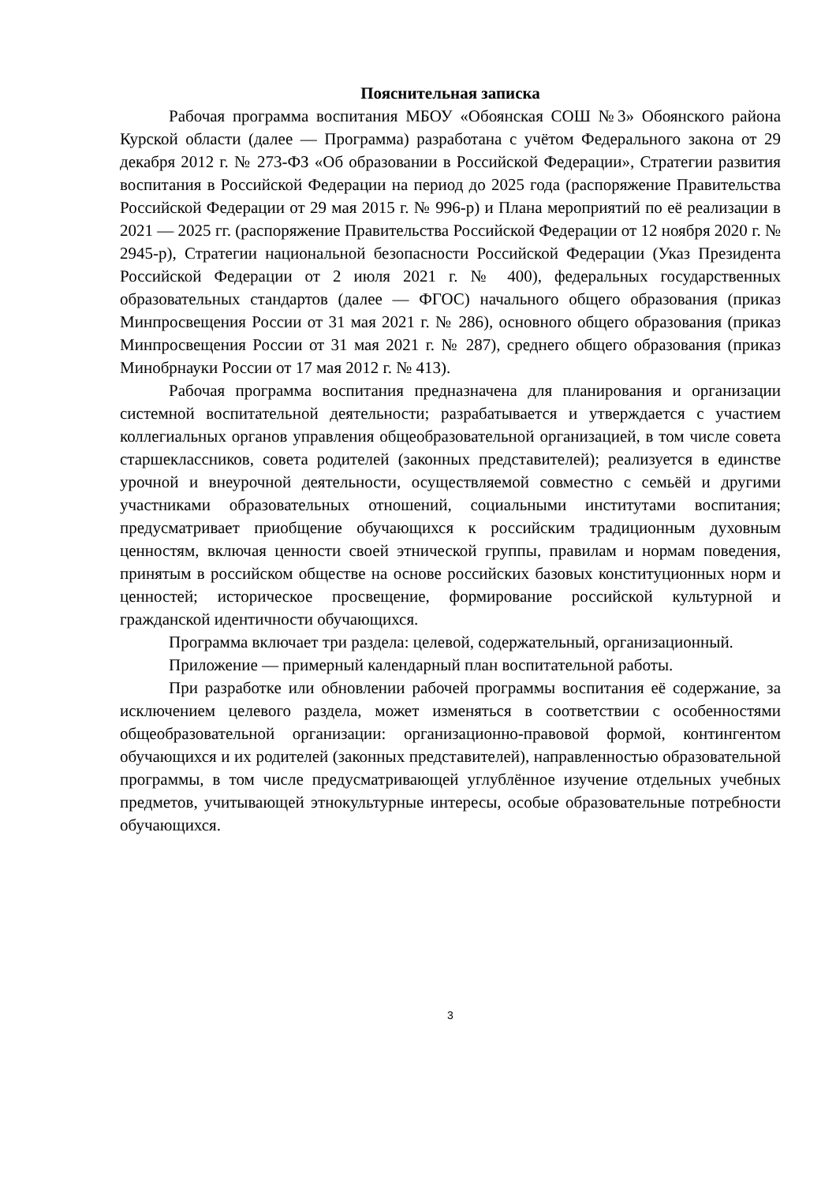Пояснительная записка
Рабочая программа воспитания МБОУ «Обоянская СОШ №3» Обоянского района Курской области (далее — Программа) разработана с учётом Федерального закона от 29 декабря 2012 г. № 273-ФЗ «Об образовании в Российской Федерации», Стратегии развития воспитания в Российской Федерации на период до 2025 года (распоряжение Правительства Российской Федерации от 29 мая 2015 г. № 996-р) и Плана мероприятий по её реализации в 2021 — 2025 гг. (распоряжение Правительства Российской Федерации от 12 ноября 2020 г. № 2945-р), Стратегии национальной безопасности Российской Федерации (Указ Президента Российской Федерации от 2 июля 2021 г. № 400), федеральных государственных образовательных стандартов (далее — ФГОС) начального общего образования (приказ Минпросвещения России от 31 мая 2021 г. № 286), основного общего образования (приказ Минпросвещения России от 31 мая 2021 г. № 287), среднего общего образования (приказ Минобрнауки России от 17 мая 2012 г. № 413).
Рабочая программа воспитания предназначена для планирования и организации системной воспитательной деятельности; разрабатывается и утверждается с участием коллегиальных органов управления общеобразовательной организацией, в том числе совета старшеклассников, совета родителей (законных представителей); реализуется в единстве урочной и внеурочной деятельности, осуществляемой совместно с семьёй и другими участниками образовательных отношений, социальными институтами воспитания; предусматривает приобщение обучающихся к российским традиционным духовным ценностям, включая ценности своей этнической группы, правилам и нормам поведения, принятым в российском обществе на основе российских базовых конституционных норм и ценностей; историческое просвещение, формирование российской культурной и гражданской идентичности обучающихся.
Программа включает три раздела: целевой, содержательный, организационный.
Приложение — примерный календарный план воспитательной работы.
При разработке или обновлении рабочей программы воспитания её содержание, за исключением целевого раздела, может изменяться в соответствии с особенностями общеобразовательной организации: организационно-правовой формой, контингентом обучающихся и их родителей (законных представителей), направленностью образовательной программы, в том числе предусматривающей углублённое изучение отдельных учебных предметов, учитывающей этнокультурные интересы, особые образовательные потребности обучающихся.
3